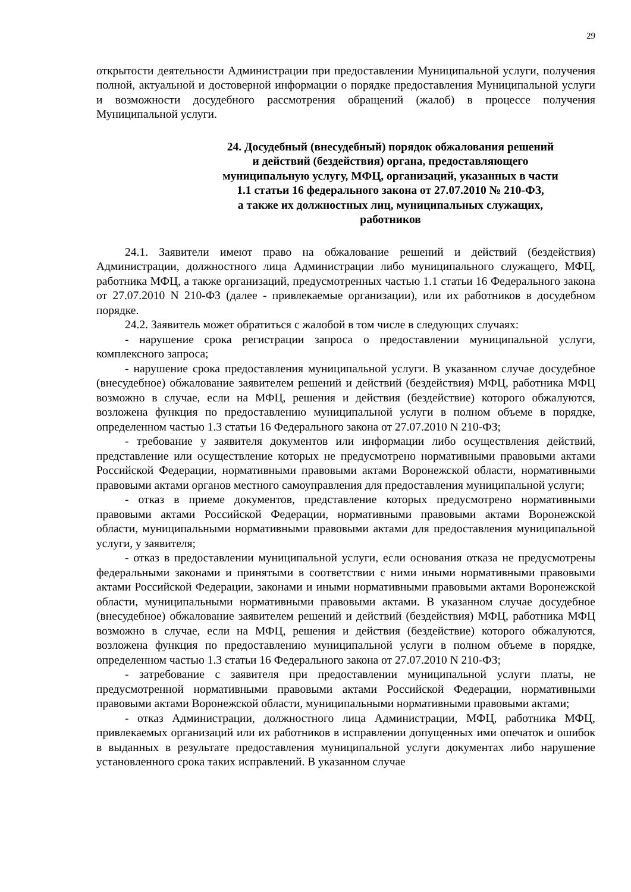29
открытости деятельности Администрации при предоставлении Муниципальной услуги, получения полной, актуальной и достоверной информации о порядке предоставления Муниципальной услуги и возможности досудебного рассмотрения обращений (жалоб) в процессе получения Муниципальной услуги.
24. Досудебный (внесудебный) порядок обжалования решений
и действий (бездействия) органа, предоставляющего
муниципальную услугу, МФЦ, организаций, указанных в части
1.1 статьи 16 федерального закона от 27.07.2010 № 210-ФЗ,
а также их должностных лиц, муниципальных служащих,
работников
24.1. Заявители имеют право на обжалование решений и действий (бездействия) Администрации, должностного лица Администрации либо муниципального служащего, МФЦ, работника МФЦ, а также организаций, предусмотренных частью 1.1 статьи 16 Федерального закона от 27.07.2010 N 210-ФЗ (далее - привлекаемые организации), или их работников в досудебном порядке.
24.2. Заявитель может обратиться с жалобой в том числе в следующих случаях:
- нарушение срока регистрации запроса о предоставлении муниципальной услуги, комплексного запроса;
- нарушение срока предоставления муниципальной услуги. В указанном случае досудебное (внесудебное) обжалование заявителем решений и действий (бездействия) МФЦ, работника МФЦ возможно в случае, если на МФЦ, решения и действия (бездействие) которого обжалуются, возложена функция по предоставлению муниципальной услуги в полном объеме в порядке, определенном частью 1.3 статьи 16 Федерального закона от 27.07.2010 N 210-ФЗ;
- требование у заявителя документов или информации либо осуществления действий, представление или осуществление которых не предусмотрено нормативными правовыми актами Российской Федерации, нормативными правовыми актами Воронежской области, нормативными правовыми актами органов местного самоуправления для предоставления муниципальной услуги;
- отказ в приеме документов, представление которых предусмотрено нормативными правовыми актами Российской Федерации, нормативными правовыми актами Воронежской области, муниципальными нормативными правовыми актами для предоставления муниципальной услуги, у заявителя;
- отказ в предоставлении муниципальной услуги, если основания отказа не предусмотрены федеральными законами и принятыми в соответствии с ними иными нормативными правовыми актами Российской Федерации, законами и иными нормативными правовыми актами Воронежской области, муниципальными нормативными правовыми актами. В указанном случае досудебное (внесудебное) обжалование заявителем решений и действий (бездействия) МФЦ, работника МФЦ возможно в случае, если на МФЦ, решения и действия (бездействие) которого обжалуются, возложена функция по предоставлению муниципальной услуги в полном объеме в порядке, определенном частью 1.3 статьи 16 Федерального закона от 27.07.2010 N 210-ФЗ;
- затребование с заявителя при предоставлении муниципальной услуги платы, не предусмотренной нормативными правовыми актами Российской Федерации, нормативными правовыми актами Воронежской области, муниципальными нормативными правовыми актами;
- отказ Администрации, должностного лица Администрации, МФЦ, работника МФЦ, привлекаемых организаций или их работников в исправлении допущенных ими опечаток и ошибок в выданных в результате предоставления муниципальной услуги документах либо нарушение установленного срока таких исправлений. В указанном случае